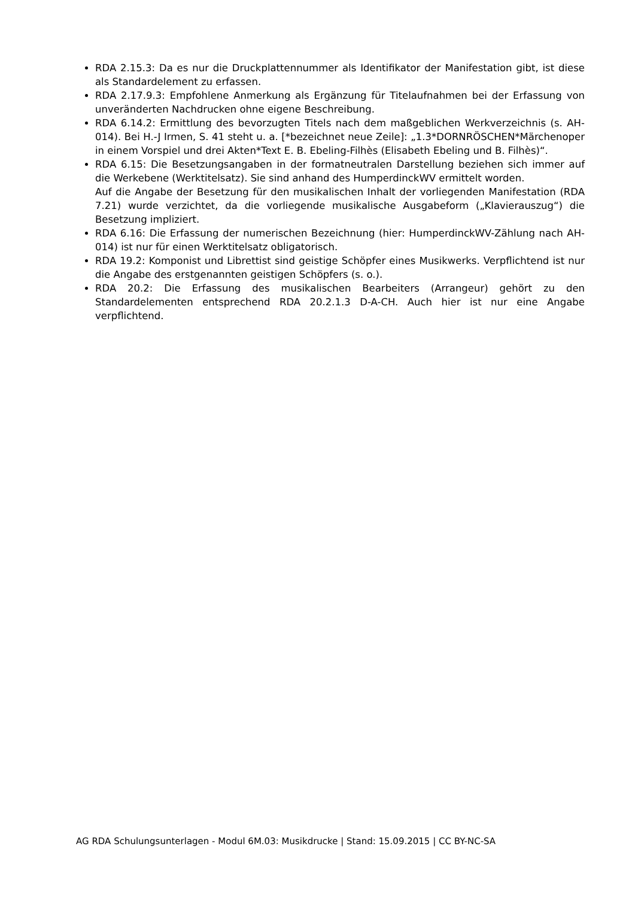RDA 2.15.3: Da es nur die Druckplattennummer als Identifikator der Manifestation gibt, ist diese als Standardelement zu erfassen.
RDA 2.17.9.3: Empfohlene Anmerkung als Ergänzung für Titelaufnahmen bei der Erfassung von unveränderten Nachdrucken ohne eigene Beschreibung.
RDA 6.14.2: Ermittlung des bevorzugten Titels nach dem maßgeblichen Werkverzeichnis (s. AH-014). Bei H.-J Irmen, S. 41 steht u. a. [*bezeichnet neue Zeile]: „1.3*DORNRÖSCHEN*Märchenoper in einem Vorspiel und drei Akten*Text E. B. Ebeling-Filhès (Elisabeth Ebeling und B. Filhès)“.
RDA 6.15: Die Besetzungsangaben in der formatneutralen Darstellung beziehen sich immer auf die Werkebene (Werktitelsatz). Sie sind anhand des HumperdinckWV ermittelt worden.
Auf die Angabe der Besetzung für den musikalischen Inhalt der vorliegenden Manifestation (RDA 7.21) wurde verzichtet, da die vorliegende musikalische Ausgabeform („Klavierauszug“) die Besetzung impliziert.
RDA 6.16: Die Erfassung der numerischen Bezeichnung (hier: HumperdinckWV-Zählung nach AH-014) ist nur für einen Werktitelsatz obligatorisch.
RDA 19.2: Komponist und Librettist sind geistige Schöpfer eines Musikwerks. Verpflichtend ist nur die Angabe des erstgenannten geistigen Schöpfers (s. o.).
RDA 20.2: Die Erfassung des musikalischen Bearbeiters (Arrangeur) gehört zu den Standardelementen entsprechend RDA 20.2.1.3 D-A-CH. Auch hier ist nur eine Angabe verpflichtend.
AG RDA Schulungsunterlagen - Modul 6M.03: Musikdrucke | Stand: 15.09.2015 | CC BY-NC-SA